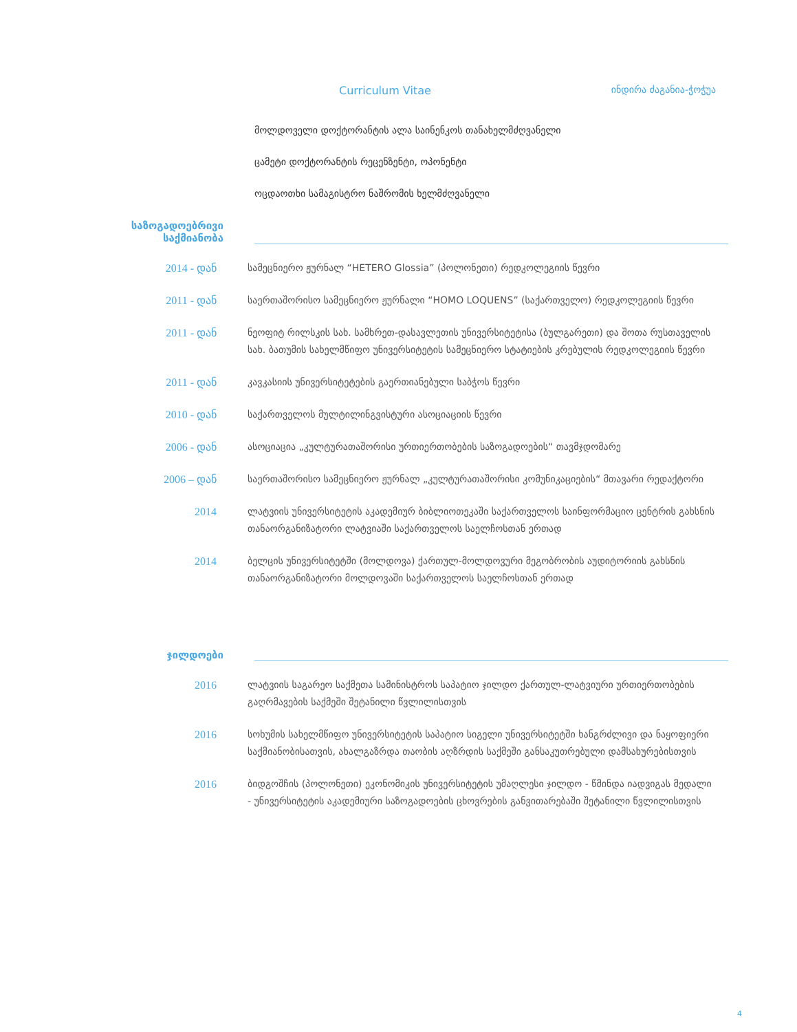Curriculum Vitae ინდირა ძაგანია-ჭოჭუა
მოლდოველი დოქტორანტის ალა საინენკოს თანახელმძღვანელი
ცამეტი დოქტორანტის რეცენზენტი, ოპონენტი
ოცდაოთხი სამაგისტრო ნაშრომის ხელმძღვანელი
საზოგადოებრივი
საქმიანობა
2014 - დან სამეცნიერო ჟურნალ “HETERO Glossia” (პოლონეთი) რედკოლეგიის წევრი
2011 - დან საერთაშორისო სამეცნიერო ჟურნალი “HOMO LOQUENS” (საქართველო) რედკოლეგიის წევრი
2011 - დან ნეოფიტ რილსკის სახ. სამხრეთ-დასავლეთის უნივერსიტეტისა (ბულგარეთი) და შოთა რუსთაველის სახ. ბათუმის სახელმწიფო უნივერსიტეტის სამეცნიერო სტატიების კრებულის რედკოლეგიის წევრი
2011 - დან კავკასიის უნივერსიტეტების გაერთიანებული საბჭოს წევრი
2010 - დან საქართველოს მულტილინგვისტური ასოციაციის წევრი
2006 - დან ასოციაცია „კულტურათაშორისი ურთიერთობების საზოგადოების“ თავმჯდომარე
2006 – დან საერთაშორისო სამეცნიერო ჟურნალ „კულტურათაშორისი კომუნიკაციების“ მთავარი რედაქტორი
2014 ლატვიის უნივერსიტეტის აკადემიურ ბიბლიოთეკაში საქართველოს საინფორმაციო ცენტრის გახსნის თანაორგანიზატორი ლატვიაში საქართველოს საელჩოსთან ერთად
2014 ბელცის უნივერსიტეტში (მოლდოვა) ქართულ-მოლდოვური მეგობრობის აუდიტორიის გახსნის თანაორგანიზატორი მოლდოვაში საქართველოს საელჩოსთან ერთად
ჯილდოები
2016 ლატვიის საგარეო საქმეთა სამინისტროს საპატიო ჯილდო ქართულ-ლატვიური ურთიერთობების გაღრმავების საქმეში შეტანილი წვლილისთვის
2016 სოხუმის სახელმწიფო უნივერსიტეტის საპატიო სიგელი უნივერსიტეტში ხანგრძლივი და ნაყოფიერი საქმიანობისათვის, ახალგაზრდა თაობის აღზრდის საქმეში განსაკუთრებული დამსახურებისთვის
2016 ბიდგოშჩის (პოლონეთი) ეკონომიკის უნივერსიტეტის უმაღლესი ჯილდო - წმინდა იადვიგას მედალი - უნივერსიტეტის აკადემიური საზოგადოების ცხოვრების განვითარებაში შეტანილი წვლილისთვის
4